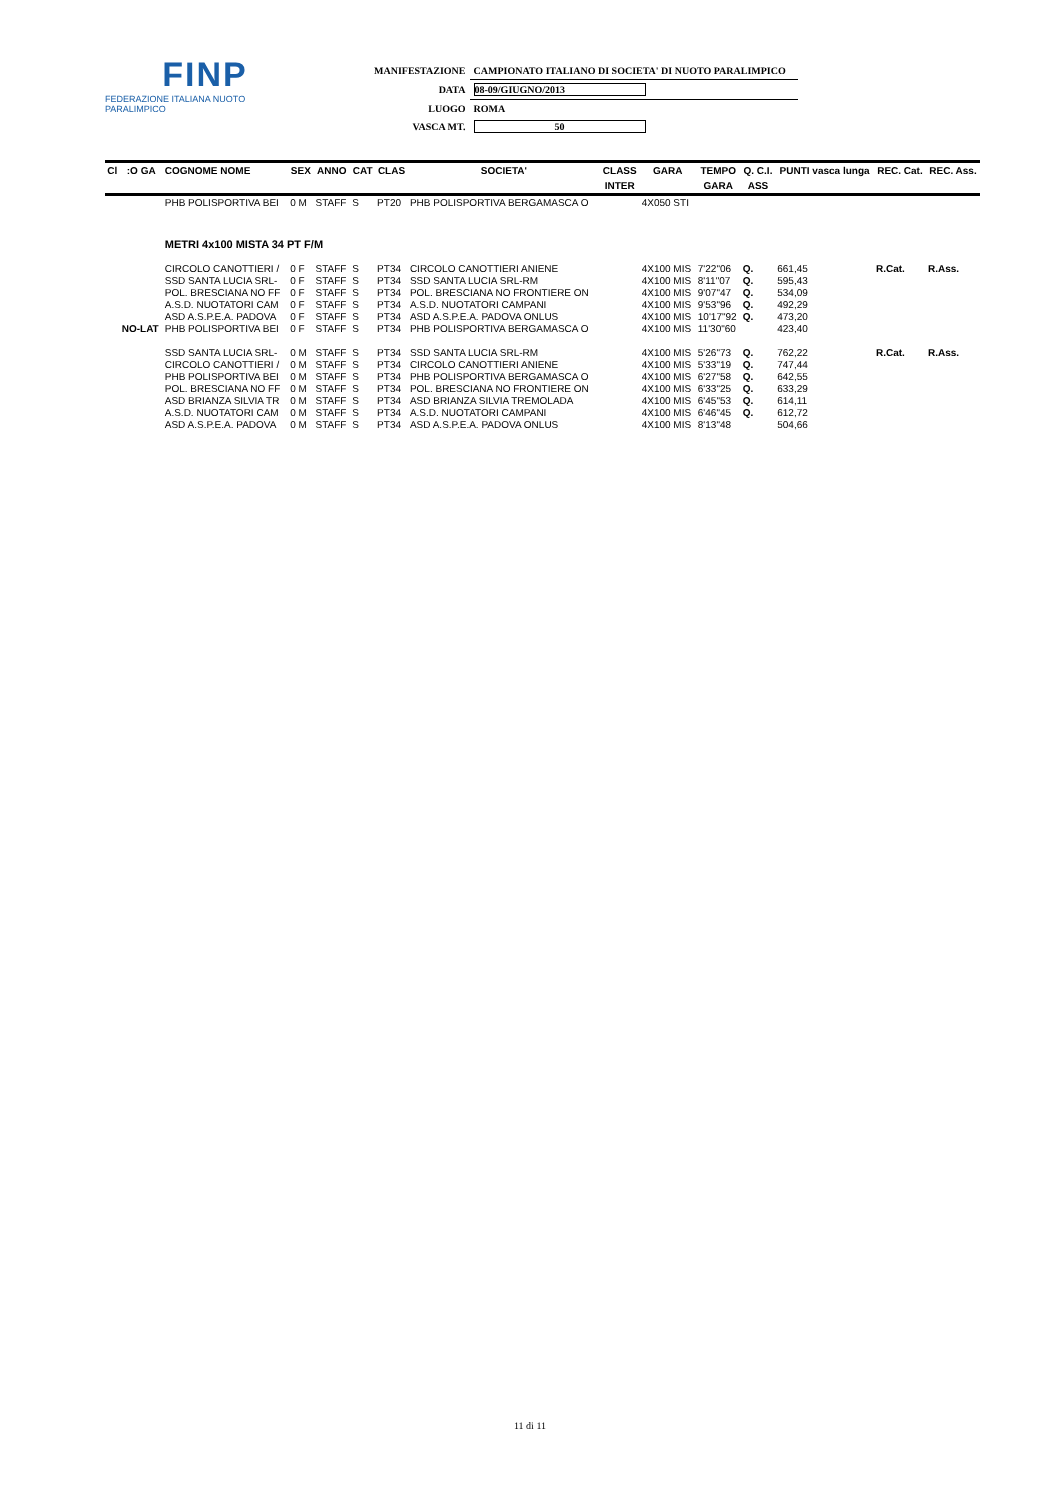FINP
FEDERAZIONE ITALIANA NUOTO PARALIMPICO
| MANIFESTAZIONE | CAMPIONATO ITALIANO DI SOCIETA' DI NUOTO PARALIMPICO |
| DATA | 08-09/GIUGNO/2013 |
| LUOGO | ROMA |
| VASCA MT. | 50 |
| Cl | :O GA | COGNOME NOME | SEX | ANNO | CAT | CLAS | SOCIETA' | CLASS | GARA | TEMPO | Q. C.I. | PUNTI vasca lunga | REC. Cat. | REC. Ass. |
| --- | --- | --- | --- | --- | --- | --- | --- | --- | --- | --- | --- | --- | --- | --- |
| | | | | | | | | INTER | | GARA | ASS | | | |
| | | PHB POLISPORTIVA BEI | 0 M | STAFF | S | PT20 | PHB POLISPORTIVA BERGAMASCA O | | 4X050 STI | | | | | |
| | | METRI 4x100 MISTA 34 PT F/M | | | | | | | | | | | | |
| | | CIRCOLO CANOTTIERI / | 0 F | STAFF | S | PT34 | CIRCOLO CANOTTIERI ANIENE | | 4X100 MIS | 7'22"06 | Q. | 661,45 | R.Cat. | R.Ass. |
| | | SSD SANTA LUCIA SRL- | 0 F | STAFF | S | PT34 | SSD SANTA LUCIA SRL-RM | | 4X100 MIS | 8'11"07 | Q. | 595,43 | | |
| | | POL. BRESCIANA NO FF | 0 F | STAFF | S | PT34 | POL. BRESCIANA NO FRONTIERE ON | | 4X100 MIS | 9'07"47 | Q. | 534,09 | | |
| | | A.S.D. NUOTATORI CAM | 0 F | STAFF | S | PT34 | A.S.D. NUOTATORI CAMPANI | | 4X100 MIS | 9'53"96 | Q. | 492,29 | | |
| | | ASD A.S.P.E.A. PADOVA | 0 F | STAFF | S | PT34 | ASD A.S.P.E.A. PADOVA ONLUS | | 4X100 MIS | 10'17"92 | Q. | 473,20 | | |
| | NO-LAT | PHB POLISPORTIVA BEI | 0 F | STAFF | S | PT34 | PHB POLISPORTIVA BERGAMASCA O | | 4X100 MIS | 11'30"60 | | 423,40 | | |
| | | SSD SANTA LUCIA SRL- | 0 M | STAFF | S | PT34 | SSD SANTA LUCIA SRL-RM | | 4X100 MIS | 5'26"73 | Q. | 762,22 | R.Cat. | R.Ass. |
| | | CIRCOLO CANOTTIERI / | 0 M | STAFF | S | PT34 | CIRCOLO CANOTTIERI ANIENE | | 4X100 MIS | 5'33"19 | Q. | 747,44 | | |
| | | PHB POLISPORTIVA BEI | 0 M | STAFF | S | PT34 | PHB POLISPORTIVA BERGAMASCA O | | 4X100 MIS | 6'27"58 | Q. | 642,55 | | |
| | | POL. BRESCIANA NO FF | 0 M | STAFF | S | PT34 | POL. BRESCIANA NO FRONTIERE ON | | 4X100 MIS | 6'33"25 | Q. | 633,29 | | |
| | | ASD BRIANZA SILVIA TR | 0 M | STAFF | S | PT34 | ASD BRIANZA SILVIA TREMOLADA | | 4X100 MIS | 6'45"53 | Q. | 614,11 | | |
| | | A.S.D. NUOTATORI CAM | 0 M | STAFF | S | PT34 | A.S.D. NUOTATORI CAMPANI | | 4X100 MIS | 6'46"45 | Q. | 612,72 | | |
| | | ASD A.S.P.E.A. PADOVA | 0 M | STAFF | S | PT34 | ASD A.S.P.E.A. PADOVA ONLUS | | 4X100 MIS | 8'13"48 | | 504,66 | | |
11 di 11